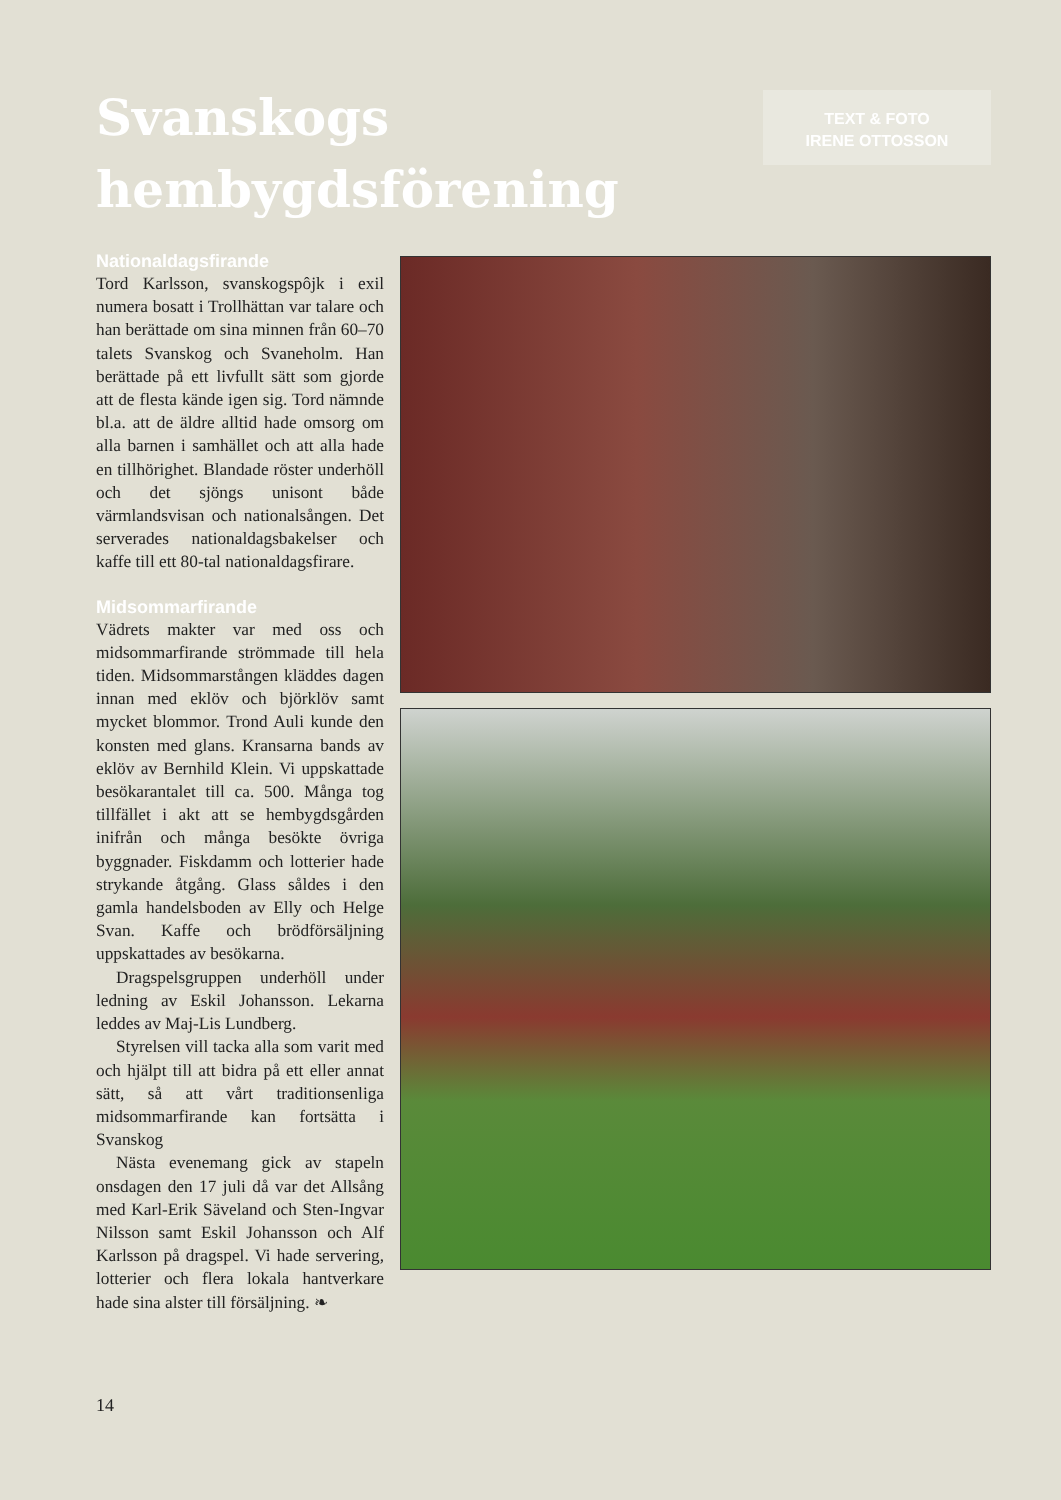Svanskogs
hembygdsförening
TEXT & FOTO
IRENE OTTOSSON
Nationaldagsfirande
Tord Karlsson, svanskogspôjk i exil numera bosatt i Trollhättan var talare och han berättade om sina minnen från 60–70 talets Svanskog och Svaneholm. Han berättade på ett livfullt sätt som gjorde att de flesta kände igen sig. Tord nämnde bl.a. att de äldre alltid hade omsorg om alla barnen i samhället och att alla hade en tillhörighet. Blandade röster underhöll och det sjöngs unisont både värmlandsvisan och nationalsången. Det serverades nationaldagsbakelser och kaffe till ett 80-tal nationaldagsfirare.
Midsommarfirande
Vädrets makter var med oss och midsommarfirande strömmade till hela tiden. Midsommarstången kläddes dagen innan med eklöv och björklöv samt mycket blommor. Trond Auli kunde den konsten med glans. Kransarna bands av eklöv av Bernhild Klein. Vi uppskattade besökarantalet till ca. 500. Många tog tillfället i akt att se hembygdsgården inifrån och många besökte övriga byggnader. Fiskdamm och lotterier hade strykande åtgång. Glass såldes i den gamla handelsboden av Elly och Helge Svan. Kaffe och brödförsäljning uppskattades av besökarna.
Dragspelsgruppen underhöll under ledning av Eskil Johansson. Lekarna leddes av Maj-Lis Lundberg.
Styrelsen vill tacka alla som varit med och hjälpt till att bidra på ett eller annat sätt, så att vårt traditionsenliga midsommarfirande kan fortsätta i Svanskog
Nästa evenemang gick av stapeln onsdagen den 17 juli då var det Allsång med Karl-Erik Säveland och Sten-Ingvar Nilsson samt Eskil Johansson och Alf Karlsson på dragspel. Vi hade servering, lotterier och flera lokala hantverkare hade sina alster till försäljning. ❧
14